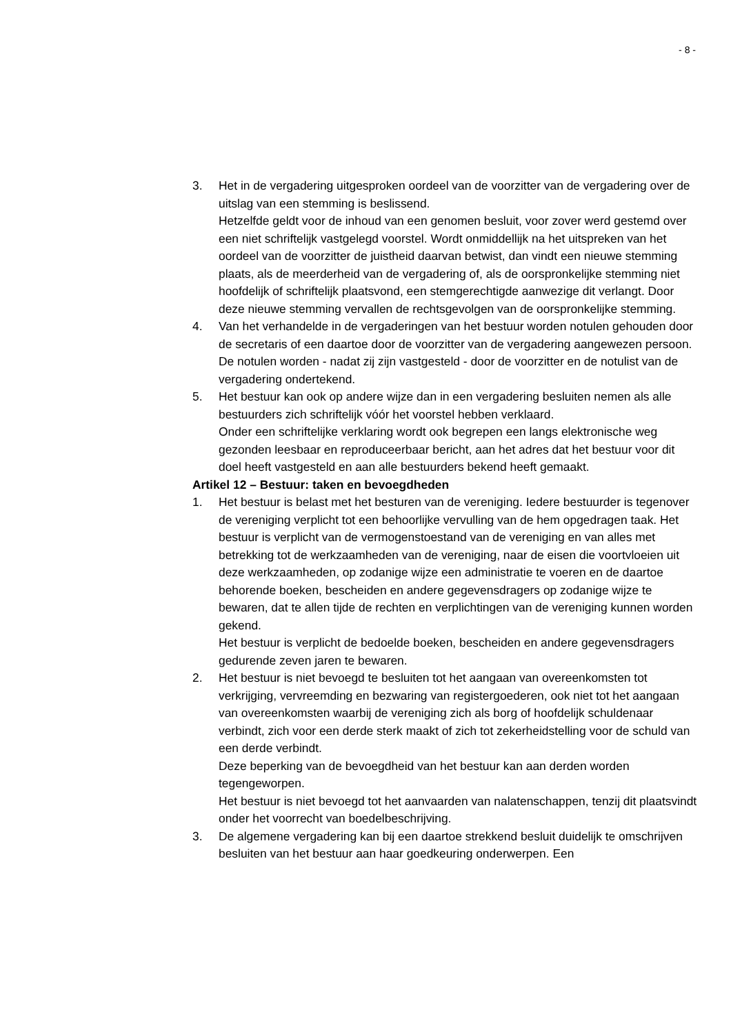- 8 -
3. Het in de vergadering uitgesproken oordeel van de voorzitter van de vergadering over de uitslag van een stemming is beslissend.
Hetzelfde geldt voor de inhoud van een genomen besluit, voor zover werd gestemd over een niet schriftelijk vastgelegd voorstel. Wordt onmiddellijk na het uitspreken van het oordeel van de voorzitter de juistheid daarvan betwist, dan vindt een nieuwe stemming plaats, als de meerderheid van de vergadering of, als de oorspronkelijke stemming niet hoofdelijk of schriftelijk plaatsvond, een stemgerechtigde aanwezige dit verlangt. Door deze nieuwe stemming vervallen de rechtsgevolgen van de oorspronkelijke stemming.
4. Van het verhandelde in de vergaderingen van het bestuur worden notulen gehouden door de secretaris of een daartoe door de voorzitter van de vergadering aangewezen persoon.
De notulen worden - nadat zij zijn vastgesteld - door de voorzitter en de notulist van de vergadering ondertekend.
5. Het bestuur kan ook op andere wijze dan in een vergadering besluiten nemen als alle bestuurders zich schriftelijk vóór het voorstel hebben verklaard.
Onder een schriftelijke verklaring wordt ook begrepen een langs elektronische weg gezonden leesbaar en reproduceerbaar bericht, aan het adres dat het bestuur voor dit doel heeft vastgesteld en aan alle bestuurders bekend heeft gemaakt.
Artikel 12 – Bestuur: taken en bevoegdheden
1. Het bestuur is belast met het besturen van de vereniging. Iedere bestuurder is tegenover de vereniging verplicht tot een behoorlijke vervulling van de hem opgedragen taak. Het bestuur is verplicht van de vermogenstoestand van de vereniging en van alles met betrekking tot de werkzaamheden van de vereniging, naar de eisen die voortvloeien uit deze werkzaamheden, op zodanige wijze een administratie te voeren en de daartoe behorende boeken, bescheiden en andere gegevensdragers op zodanige wijze te bewaren, dat te allen tijde de rechten en verplichtingen van de vereniging kunnen worden gekend.
Het bestuur is verplicht de bedoelde boeken, bescheiden en andere gegevensdragers gedurende zeven jaren te bewaren.
2. Het bestuur is niet bevoegd te besluiten tot het aangaan van overeenkomsten tot verkrijging, vervreemding en bezwaring van registergoederen, ook niet tot het aangaan van overeenkomsten waarbij de vereniging zich als borg of hoofdelijk schuldenaar verbindt, zich voor een derde sterk maakt of zich tot zekerheidstelling voor de schuld van een derde verbindt.
Deze beperking van de bevoegdheid van het bestuur kan aan derden worden tegengeworpen.
Het bestuur is niet bevoegd tot het aanvaarden van nalatenschappen, tenzij dit plaatsvindt onder het voorrecht van boedelbeschrijving.
3. De algemene vergadering kan bij een daartoe strekkend besluit duidelijk te omschrijven besluiten van het bestuur aan haar goedkeuring onderwerpen. Een